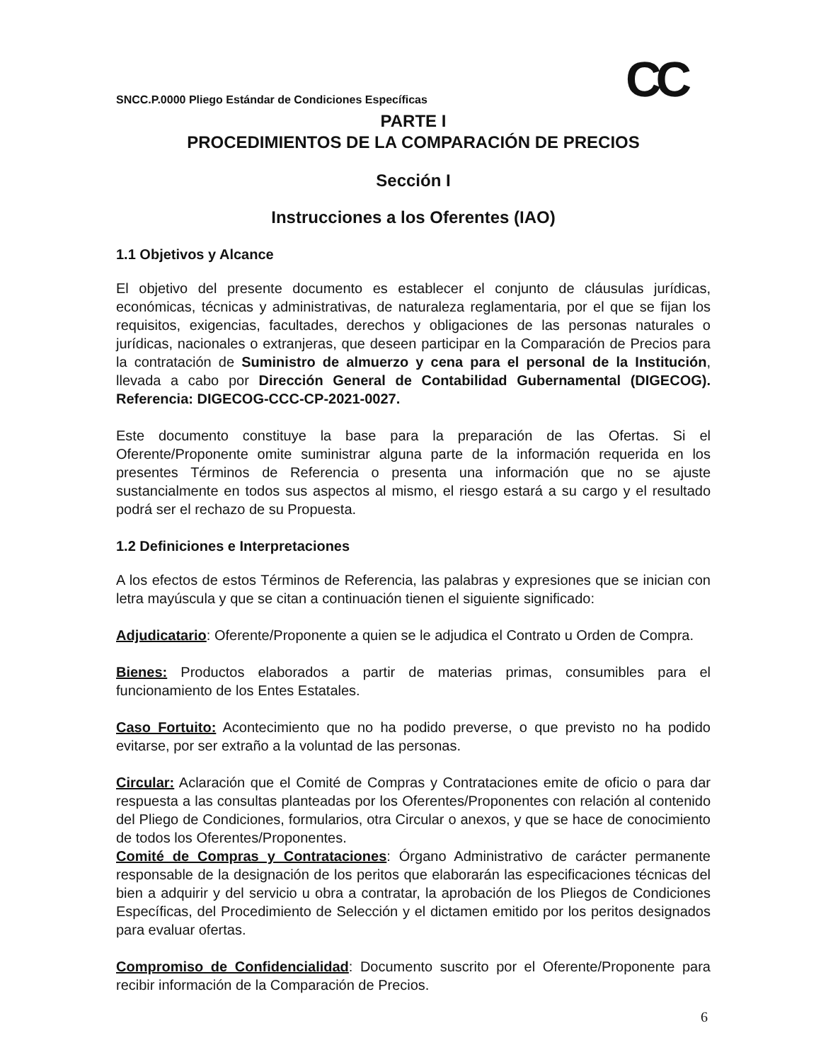CC
SNCC.P.0000 Pliego Estándar de Condiciones Específicas
PARTE I
PROCEDIMIENTOS DE LA COMPARACIÓN DE PRECIOS
Sección I
Instrucciones a los Oferentes (IAO)
1.1 Objetivos y Alcance
El objetivo del presente documento es establecer el conjunto de cláusulas jurídicas, económicas, técnicas y administrativas, de naturaleza reglamentaria, por el que se fijan los requisitos, exigencias, facultades, derechos y obligaciones de las personas naturales o jurídicas, nacionales o extranjeras, que deseen participar en la Comparación de Precios para la contratación de Suministro de almuerzo y cena para el personal de la Institución, llevada a cabo por Dirección General de Contabilidad Gubernamental (DIGECOG). Referencia: DIGECOG-CCC-CP-2021-0027.
Este documento constituye la base para la preparación de las Ofertas. Si el Oferente/Proponente omite suministrar alguna parte de la información requerida en los presentes Términos de Referencia o presenta una información que no se ajuste sustancialmente en todos sus aspectos al mismo, el riesgo estará a su cargo y el resultado podrá ser el rechazo de su Propuesta.
1.2 Definiciones e Interpretaciones
A los efectos de estos Términos de Referencia, las palabras y expresiones que se inician con letra mayúscula y que se citan a continuación tienen el siguiente significado:
Adjudicatario: Oferente/Proponente a quien se le adjudica el Contrato u Orden de Compra.
Bienes: Productos elaborados a partir de materias primas, consumibles para el funcionamiento de los Entes Estatales.
Caso Fortuito: Acontecimiento que no ha podido preverse, o que previsto no ha podido evitarse, por ser extraño a la voluntad de las personas.
Circular: Aclaración que el Comité de Compras y Contrataciones emite de oficio o para dar respuesta a las consultas planteadas por los Oferentes/Proponentes con relación al contenido del Pliego de Condiciones, formularios, otra Circular o anexos, y que se hace de conocimiento de todos los Oferentes/Proponentes.
Comité de Compras y Contrataciones: Órgano Administrativo de carácter permanente responsable de la designación de los peritos que elaborarán las especificaciones técnicas del bien a adquirir y del servicio u obra a contratar, la aprobación de los Pliegos de Condiciones Específicas, del Procedimiento de Selección y el dictamen emitido por los peritos designados para evaluar ofertas.
Compromiso de Confidencialidad: Documento suscrito por el Oferente/Proponente para recibir información de la Comparación de Precios.
6